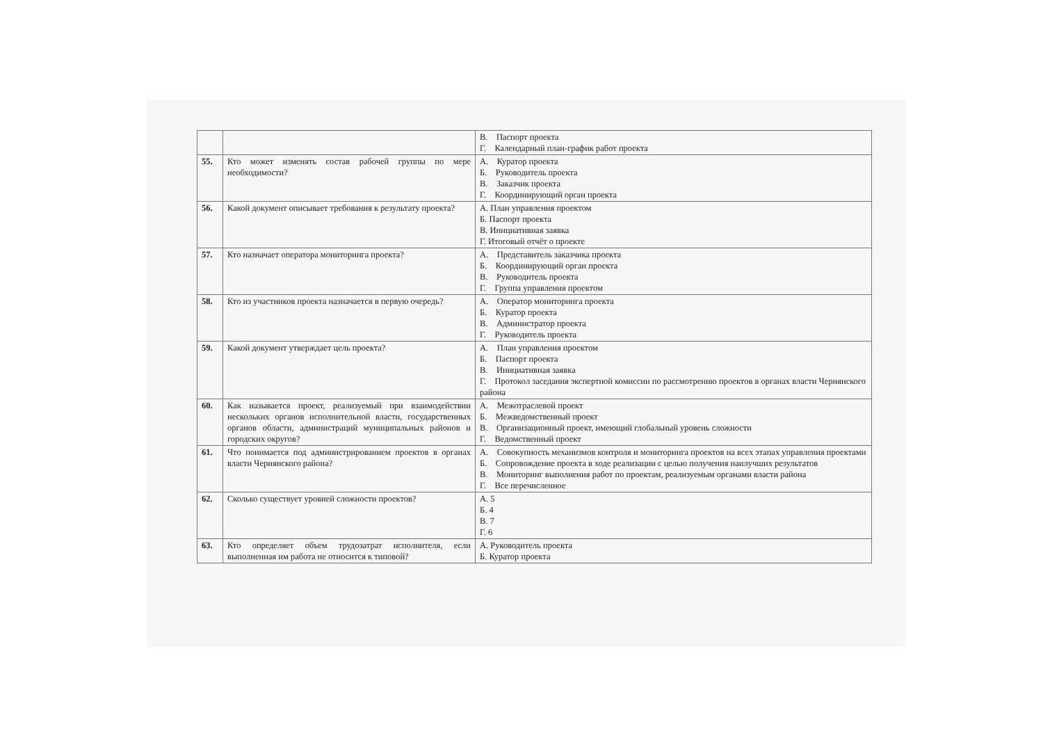| | | В. Паспорт проекта Г. Календарный план-график работ проекта |
| 55. | Кто может изменять состав рабочей группы по мере необходимости? | А. Куратор проекта Б. Руководитель проекта В. Заказчик проекта Г. Координирующий орган проекта |
| 56. | Какой документ описывает требования к результату проекта? | А. План управления проектом Б. Паспорт проекта В. Инициативная заявка Г. Итоговый отчёт о проекте |
| 57. | Кто назначает оператора мониторинга проекта? | А. Представитель заказчика проекта Б. Координирующий орган проекта В. Руководитель проекта Г. Группа управления проектом |
| 58. | Кто из участников проекта назначается в первую очередь? | А. Оператор мониторинга проекта Б. Куратор проекта В. Администратор проекта Г. Руководитель проекта |
| 59. | Какой документ утверждает цель проекта? | А. План управления проектом Б. Паспорт проекта В. Инициативная заявка Г. Протокол заседания экспертной комиссии по рассмотрению проектов в органах власти Чернянского района |
| 60. | Как называется проект, реализуемый при взаимодействии нескольких органов исполнительной власти, государственных органов области, администраций муниципальных районов и городских округов? | А. Межотраслевой проект Б. Межведомственный проект В. Организационный проект, имеющий глобальный уровень сложности Г. Ведомственный проект |
| 61. | Что понимается под администрированием проектов в органах власти Чернянского района? | А. Совокупность механизмов контроля и мониторинга проектов на всех этапах управления проектами Б. Сопровождение проекта в ходе реализации с целью получения наилучших результатов В. Мониторинг выполнения работ по проектам, реализуемым органами власти района Г. Все перечисленное |
| 62. | Сколько существует уровней сложности проектов? | А. 5 Б. 4 В. 7 Г. 6 |
| 63. | Кто определяет объем трудозатрат исполнителя, если выполненная им работа не относится к типовой? | А. Руководитель проекта Б. Куратор проекта |